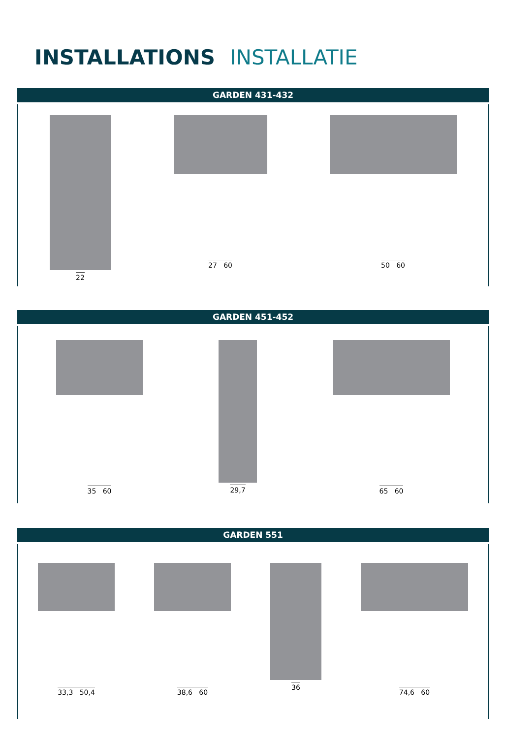INSTALLATIONS INSTALLATIE
GARDEN 431-432
22 27 60 50 60
GARDEN 451-452
35 60 29,7 65 60
GARDEN 551
33,3 50,4 38,6 60 36 74,6 60